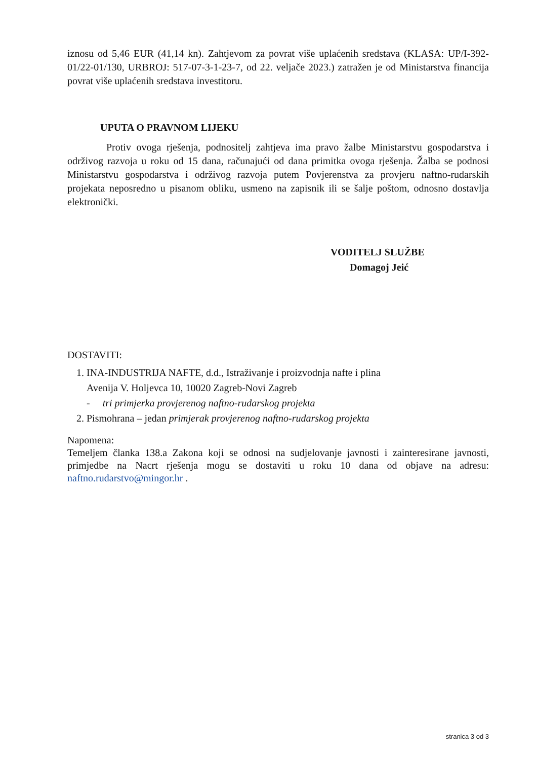iznosu od 5,46 EUR (41,14 kn). Zahtjevom za povrat više uplaćenih sredstava (KLASA: UP/I-392-01/22-01/130, URBROJ: 517-07-3-1-23-7, od 22. veljače 2023.) zatražen je od Ministarstva financija povrat više uplaćenih sredstava investitoru.
UPUTA O PRAVNOM LIJEKU
Protiv ovoga rješenja, podnositelj zahtjeva ima pravo žalbe Ministarstvu gospodarstva i održivog razvoja u roku od 15 dana, računajući od dana primitka ovoga rješenja. Žalba se podnosi Ministarstvu gospodarstva i održivog razvoja putem Povjerenstva za provjeru naftno-rudarskih projekata neposredno u pisanom obliku, usmeno na zapisnik ili se šalje poštom, odnosno dostavlja elektronički.
VODITELJ SLUŽBE
Domagoj Jeić
DOSTAVITI:
1. INA-INDUSTRIJA NAFTE, d.d., Istraživanje i proizvodnja nafte i plina
Avenija V. Holjevca 10, 10020 Zagreb-Novi Zagreb
- tri primjerka provjerenog naftno-rudarskog projekta
2. Pismohrana – jedan primjerak provjerenog naftno-rudarskog projekta
Napomena:
Temeljem članka 138.a Zakona koji se odnosi na sudjelovanje javnosti i zainteresirane javnosti, primjedbe na Nacrt rješenja mogu se dostaviti u roku 10 dana od objave na adresu: naftno.rudarstvo@mingor.hr .
stranica 3 od 3